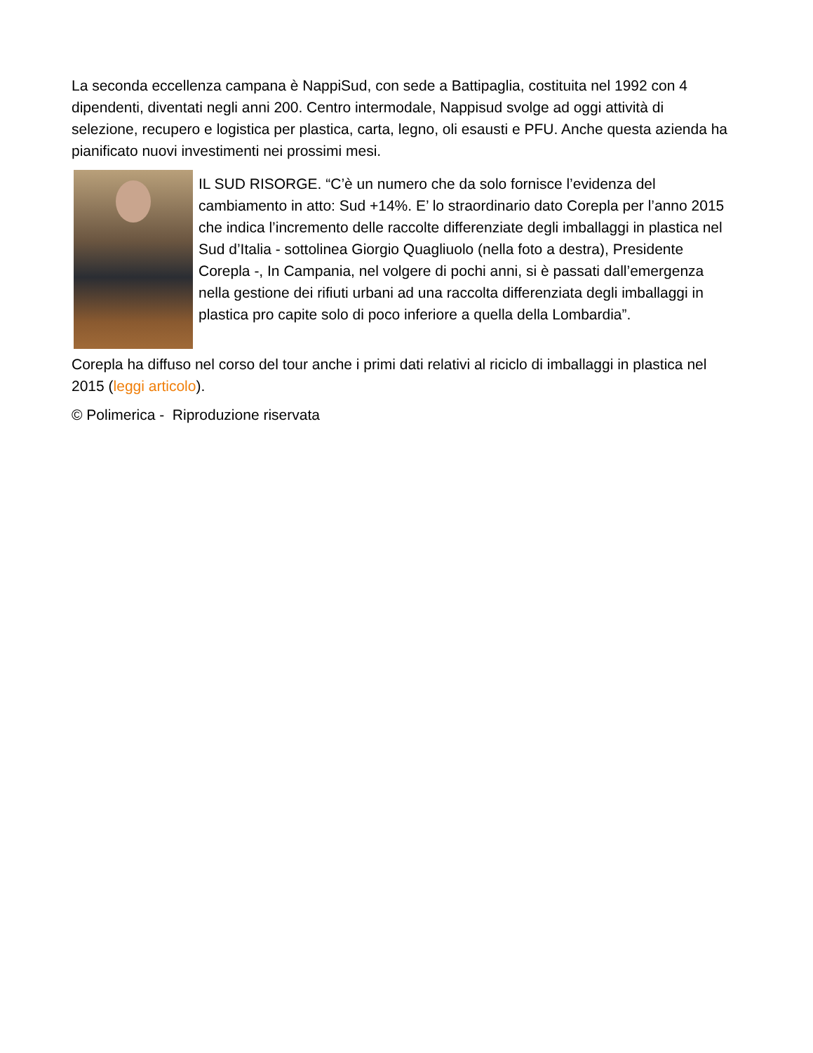La seconda eccellenza campana è NappiSud, con sede a Battipaglia, costituita nel 1992 con 4 dipendenti, diventati negli anni 200. Centro intermodale, Nappisud svolge ad oggi attività di selezione, recupero e logistica per plastica, carta, legno, oli esausti e PFU. Anche questa azienda ha pianificato nuovi investimenti nei prossimi mesi.
IL SUD RISORGE. “C’è un numero che da solo fornisce l’evidenza del cambiamento in atto: Sud +14%. E’ lo straordinario dato Corepla per l’anno 2015 che indica l’incremento delle raccolte differenziate degli imballaggi in plastica nel Sud d’Italia - sottolinea Giorgio Quagliuolo (nella foto a destra), Presidente Corepla -, In Campania, nel volgere di pochi anni, si è passati dall’emergenza nella gestione dei rifiuti urbani ad una raccolta differenziata degli imballaggi in plastica pro capite solo di poco inferiore a quella della Lombardia”.
Corepla ha diffuso nel corso del tour anche i primi dati relativi al riciclo di imballaggi in plastica nel 2015 (leggi articolo).
© Polimerica - Riproduzione riservata